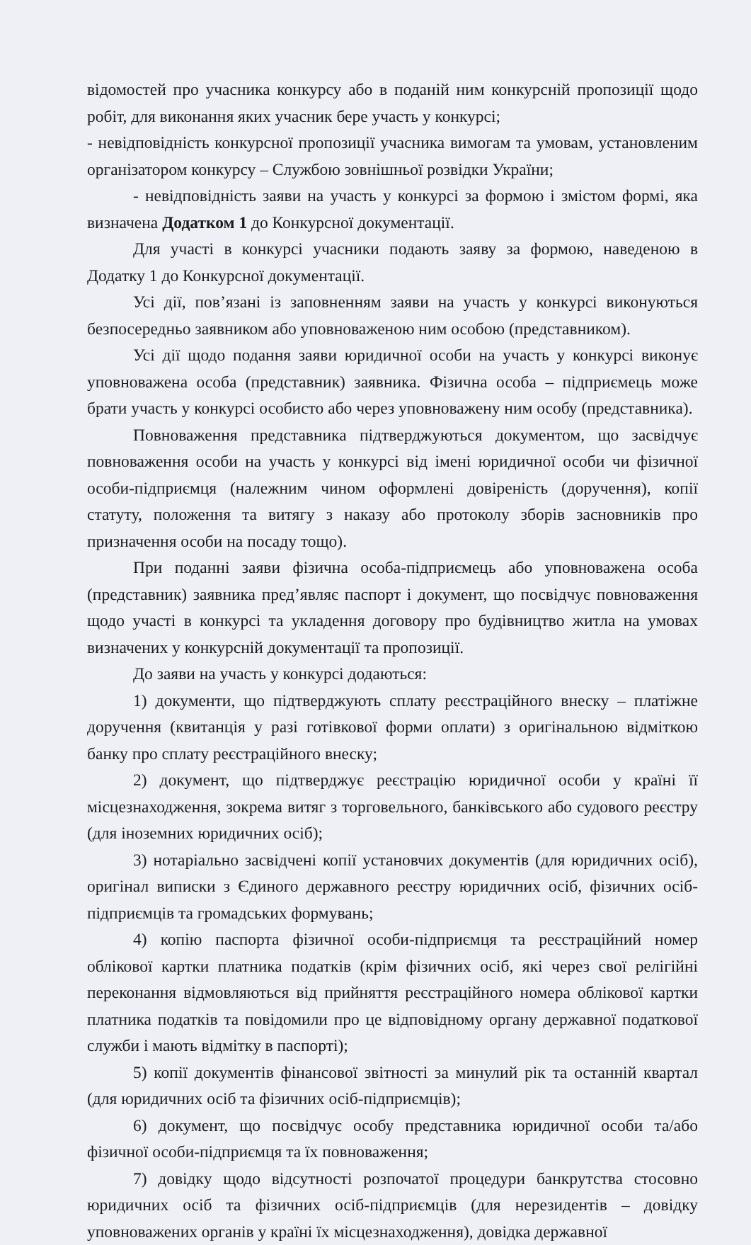відомостей про учасника конкурсу або в поданій ним конкурсній пропозиції щодо робіт, для виконання яких учасник бере участь у конкурсі;
- невідповідність конкурсної пропозиції учасника вимогам та умовам, установленим організатором конкурсу – Службою зовнішньої розвідки України;
- невідповідність заяви на участь у конкурсі за формою і змістом формі, яка визначена Додатком 1 до Конкурсної документації.
Для участі в конкурсі учасники подають заяву за формою, наведеною в Додатку 1 до Конкурсної документації.
Усі дії, пов’язані із заповненням заяви на участь у конкурсі виконуються безпосередньо заявником або уповноваженою ним особою (представником).
Усі дії щодо подання заяви юридичної особи на участь у конкурсі виконує уповноважена особа (представник) заявника. Фізична особа – підприємець може брати участь у конкурсі особисто або через уповноважену ним особу (представника).
Повноваження представника підтверджуються документом, що засвідчує повноваження особи на участь у конкурсі від імені юридичної особи чи фізичної особи-підприємця (належним чином оформлені довіреність (доручення), копії статуту, положення та витягу з наказу або протоколу зборів засновників про призначення особи на посаду тощо).
При поданні заяви фізична особа-підприємець або уповноважена особа (представник) заявника пред’являє паспорт і документ, що посвідчує повноваження щодо участі в конкурсі та укладення договору про будівництво житла на умовах визначених у конкурсній документації та пропозиції.
До заяви на участь у конкурсі додаються:
1) документи, що підтверджують сплату реєстраційного внеску – платіжне доручення (квитанція у разі готівкової форми оплати) з оригінальною відміткою банку про сплату реєстраційного внеску;
2) документ, що підтверджує реєстрацію юридичної особи у країні її місцезнаходження, зокрема витяг з торговельного, банківського або судового реєстру (для іноземних юридичних осіб);
3) нотаріально засвідчені копії установчих документів (для юридичних осіб), оригінал виписки з Єдиного державного реєстру юридичних осіб, фізичних осіб-підприємців та громадських формувань;
4) копію паспорта фізичної особи-підприємця та реєстраційний номер облікової картки платника податків (крім фізичних осіб, які через свої релігійні переконання відмовляються від прийняття реєстраційного номера облікової картки платника податків та повідомили про це відповідному органу державної податкової служби і мають відмітку в паспорті);
5) копії документів фінансової звітності за минулий рік та останній квартал (для юридичних осіб та фізичних осіб-підприємців);
6) документ, що посвідчує особу представника юридичної особи та/або фізичної особи-підприємця та їх повноваження;
7) довідку щодо відсутності розпочатої процедури банкрутства стосовно юридичних осіб та фізичних осіб-підприємців (для нерезидентів – довідку уповноважених органів у країні їх місцезнаходження), довідка державної